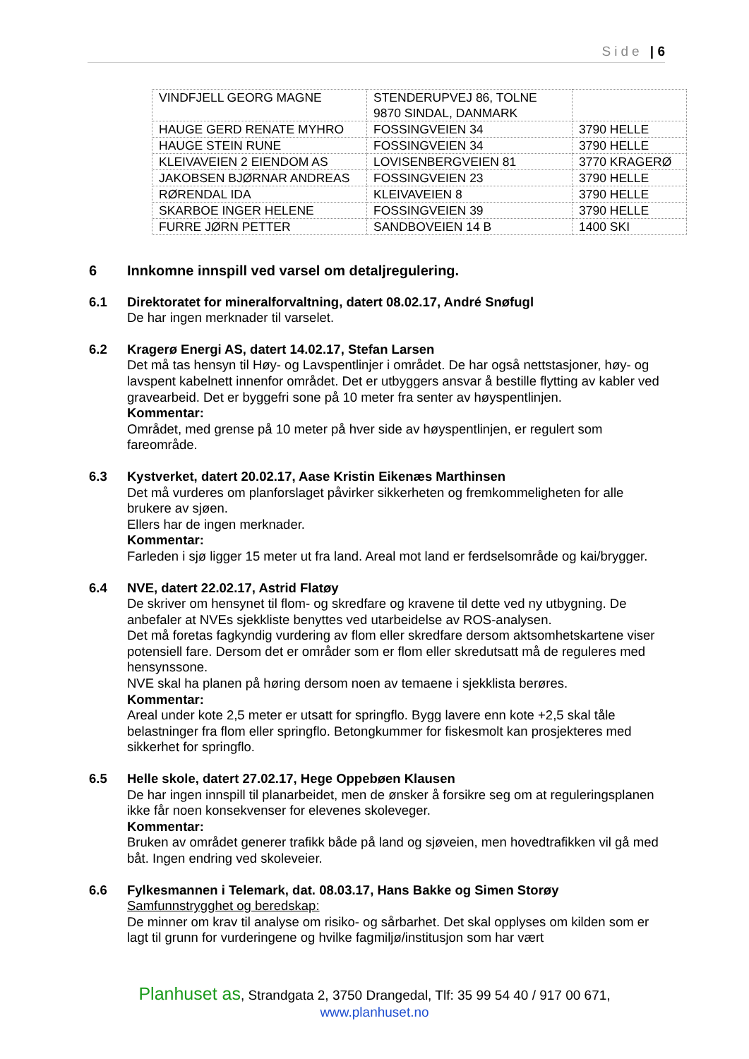Side | 6
| VINDFJELL GEORG MAGNE | STENDERUPVEJ 86, TOLNE 9870 SINDAL, DANMARK | |
| HAUGE GERD RENATE MYHRO | FOSSINGVEIEN 34 | 3790 HELLE |
| HAUGE STEIN RUNE | FOSSINGVEIEN 34 | 3790 HELLE |
| KLEIVAVEIEN 2 EIENDOM AS | LOVISENBERGVEIEN 81 | 3770 KRAGERØ |
| JAKOBSEN BJØRNAR ANDREAS | FOSSINGVEIEN 23 | 3790 HELLE |
| RØRENDAL IDA | KLEIVAVEIEN 8 | 3790 HELLE |
| SKARBOE INGER HELENE | FOSSINGVEIEN 39 | 3790 HELLE |
| FURRE JØRN PETTER | SANDBOVEIEN 14 B | 1400 SKI |
6 Innkomne innspill ved varsel om detaljregulering.
6.1 Direktoratet for mineralforvaltning, datert 08.02.17, André Snøfugl
De har ingen merknader til varselet.
6.2 Kragerø Energi AS, datert 14.02.17, Stefan Larsen
Det må tas hensyn til Høy- og Lavspentlinjer i området. De har også nettstasjoner, høy- og lavspent kabelnett innenfor området. Det er utbyggers ansvar å bestille flytting av kabler ved gravearbeid. Det er byggefri sone på 10 meter fra senter av høyspentlinjen.
Kommentar:
Området, med grense på 10 meter på hver side av høyspentlinjen, er regulert som fareområde.
6.3 Kystverket, datert 20.02.17, Aase Kristin Eikenæs Marthinsen
Det må vurderes om planforslaget påvirker sikkerheten og fremkommeligheten for alle brukere av sjøen.
Ellers har de ingen merknader.
Kommentar:
Farleden i sjø ligger 15 meter ut fra land. Areal mot land er ferdselsområde og kai/brygger.
6.4 NVE, datert 22.02.17, Astrid Flatøy
De skriver om hensynet til flom- og skredfare og kravene til dette ved ny utbygning. De anbefaler at NVEs sjekkliste benyttes ved utarbeidelse av ROS-analysen.
Det må foretas fagkyndig vurdering av flom eller skredfare dersom aktsomhetskartene viser potensiell fare. Dersom det er områder som er flom eller skredutsatt må de reguleres med hensynssone.
NVE skal ha planen på høring dersom noen av temaene i sjekklista berøres.
Kommentar:
Areal under kote 2,5 meter er utsatt for springflo. Bygg lavere enn kote +2,5 skal tåle belastninger fra flom eller springflo. Betongkummer for fiskesmolt kan prosjekteres med sikkerhet for springflo.
6.5 Helle skole, datert 27.02.17, Hege Oppebøen Klausen
De har ingen innspill til planarbeidet, men de ønsker å forsikre seg om at reguleringsplanen ikke får noen konsekvenser for elevenes skoleveger.
Kommentar:
Bruken av området generer trafikk både på land og sjøveien, men hovedtrafikken vil gå med båt. Ingen endring ved skoleveier.
6.6 Fylkesmannen i Telemark, dat. 08.03.17, Hans Bakke og Simen Storøy
Samfunnstrygghet og beredskap:
De minner om krav til analyse om risiko- og sårbarhet. Det skal opplyses om kilden som er lagt til grunn for vurderingene og hvilke fagmiljø/institusjon som har vært
Planhuset as, Strandgata 2, 3750 Drangedal, Tlf: 35 99 54 40 / 917 00 671,
www.planhuset.no